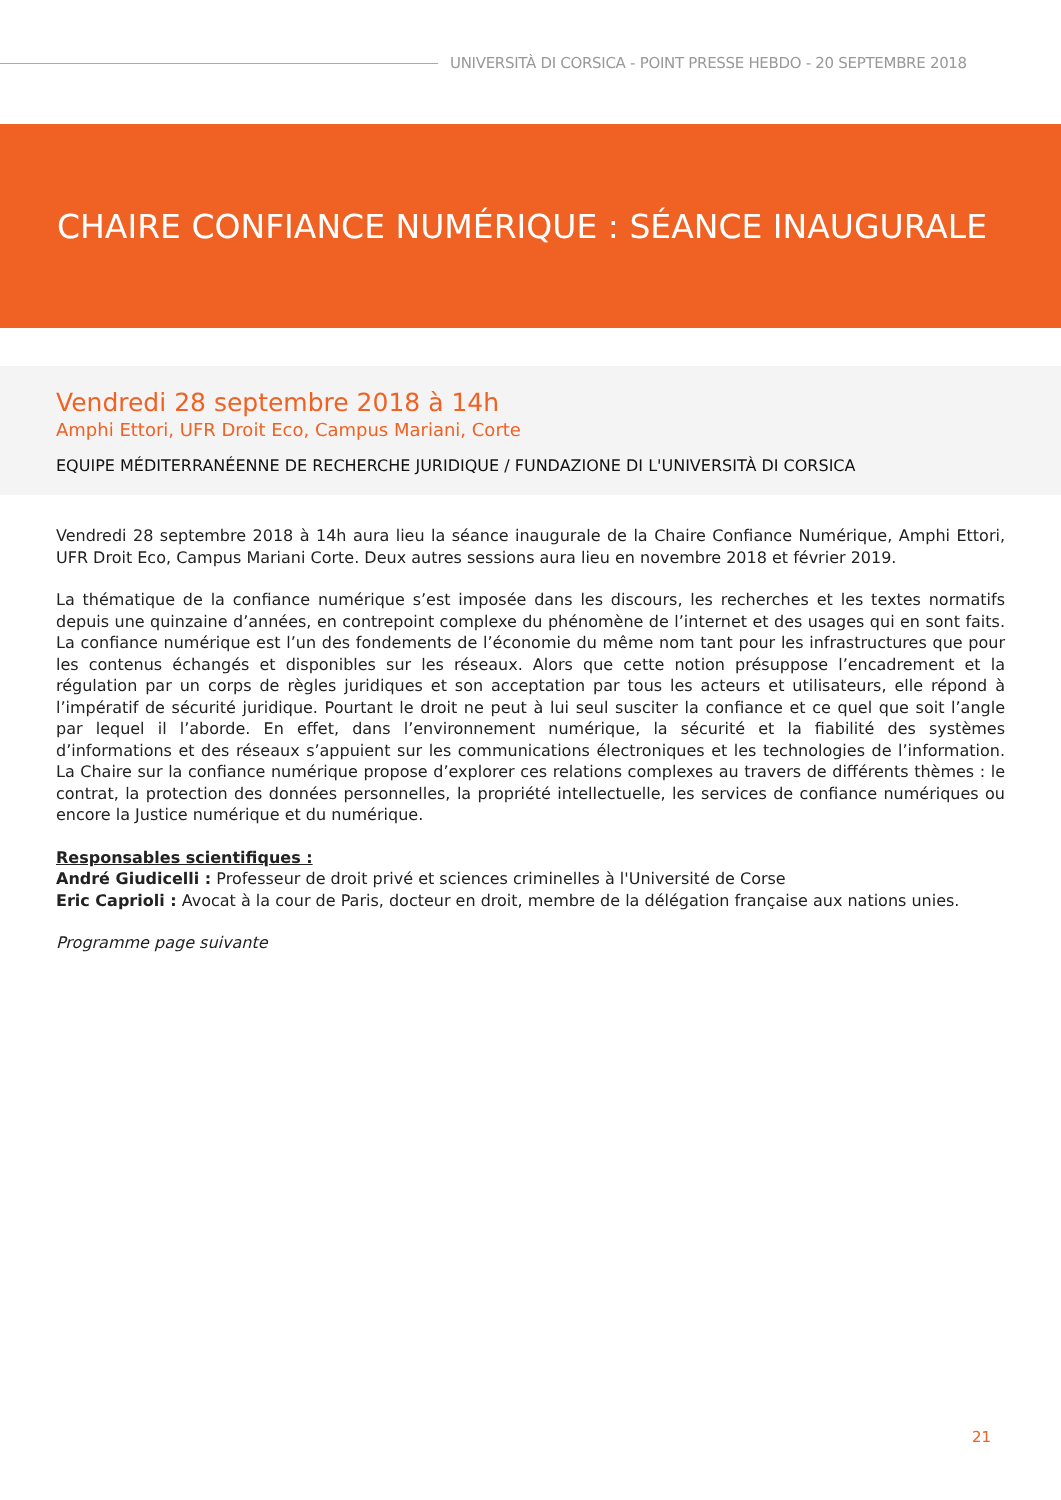UNIVERSITÀ DI CORSICA - POINT PRESSE HEBDO - 20 SEPTEMBRE 2018
CHAIRE CONFIANCE NUMÉRIQUE : SÉANCE INAUGURALE
Vendredi 28 septembre 2018 à 14h
Amphi Ettori, UFR Droit Eco, Campus Mariani, Corte
EQUIPE MÉDITERRANÉENNE DE RECHERCHE JURIDIQUE / FUNDAZIONE DI L'UNIVERSITÀ DI CORSICA
Vendredi 28 septembre 2018 à 14h aura lieu la séance inaugurale de la Chaire Confiance Numérique, Amphi Ettori, UFR Droit Eco, Campus Mariani Corte. Deux autres sessions aura lieu en novembre 2018 et février 2019.
La thématique de la confiance numérique s’est imposée dans les discours, les recherches et les textes normatifs depuis une quinzaine d’années, en contrepoint complexe du phénomène de l’internet et des usages qui en sont faits. La confiance numérique est l’un des fondements de l’économie du même nom tant pour les infrastructures que pour les contenus échangés et disponibles sur les réseaux. Alors que cette notion présuppose l’encadrement et la régulation par un corps de règles juridiques et son acceptation par tous les acteurs et utilisateurs, elle répond à l’impératif de sécurité juridique. Pourtant le droit ne peut à lui seul susciter la confiance et ce quel que soit l’angle par lequel il l’aborde. En effet, dans l’environnement numérique, la sécurité et la fiabilité des systèmes d’informations et des réseaux s’appuient sur les communications électroniques et les technologies de l’information. La Chaire sur la confiance numérique propose d’explorer ces relations complexes au travers de différents thèmes : le contrat, la protection des données personnelles, la propriété intellectuelle, les services de confiance numériques ou encore la Justice numérique et du numérique.
Responsables scientifiques :
André Giudicelli : Professeur de droit privé et sciences criminelles à l'Université de Corse
Eric Caprioli : Avocat à la cour de Paris, docteur en droit, membre de la délégation française aux nations unies.
Programme page suivante
21